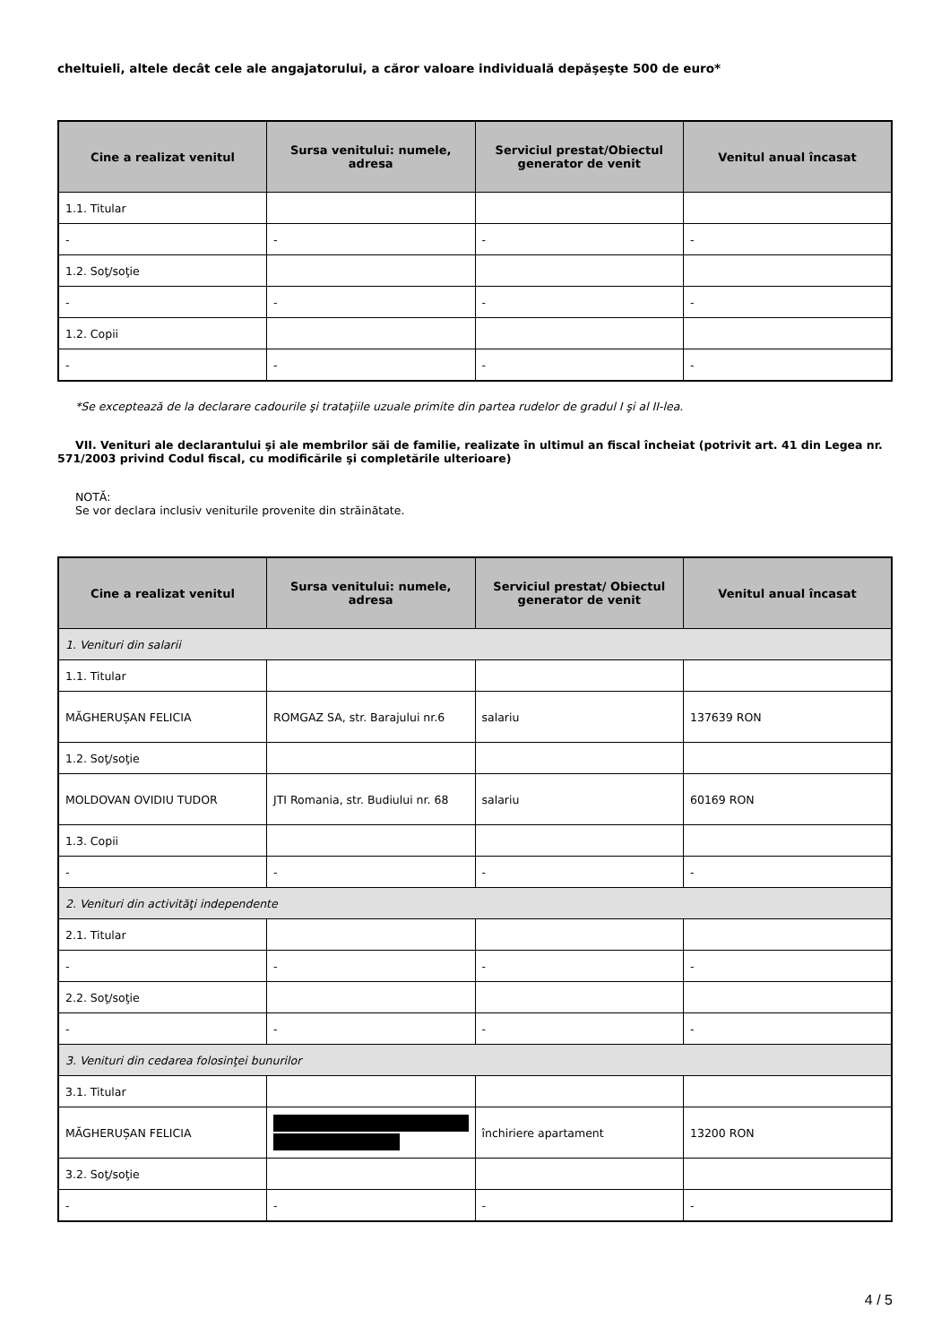cheltuieli, altele decât cele ale angajatorului, a căror valoare individuală depăşeşte 500 de euro*
| Cine a realizat venitul | Sursa venitului: numele, adresa | Serviciul prestat/Obiectul generator de venit | Venitul anual încasat |
| --- | --- | --- | --- |
| 1.1. Titular | | | |
| - | - | - | - |
| 1.2. Soţ/soţie | | | |
| - | - | - | - |
| 1.2. Copii | | | |
| - | - | - | - |
*Se exceptează de la declarare cadourile şi trataţiile uzuale primite din partea rudelor de gradul I şi al II-lea.
VII. Venituri ale declarantului şi ale membrilor săi de familie, realizate în ultimul an fiscal încheiat (potrivit art. 41 din Legea nr. 571/2003 privind Codul fiscal, cu modificările şi completările ulterioare)
NOTĂ:
Se vor declara inclusiv veniturile provenite din străinătate.
| Cine a realizat venitul | Sursa venitului: numele, adresa | Serviciul prestat/ Obiectul generator de venit | Venitul anual încasat |
| --- | --- | --- | --- |
| 1. Venituri din salarii | | | |
| 1.1. Titular | | | |
| MĂGHERUȘAN FELICIA | ROMGAZ SA, str. Barajului nr.6 | salariu | 137639 RON |
| 1.2. Soţ/soţie | | | |
| MOLDOVAN OVIDIU TUDOR | JTI Romania, str. Budiului nr. 68 | salariu | 60169 RON |
| 1.3. Copii | | | |
| - | - | - | - |
| 2. Venituri din activităţi independente | | | |
| 2.1. Titular | | | |
| - | - | - | - |
| 2.2. Soţ/soţie | | | |
| - | - | - | - |
| 3. Venituri din cedarea folosinţei bunurilor | | | |
| 3.1. Titular | | | |
| MĂGHERUȘAN FELICIA | | închiriere apartament | 13200 RON |
| 3.2. Soţ/soţie | | | |
| - | - | - | - |
4 / 5